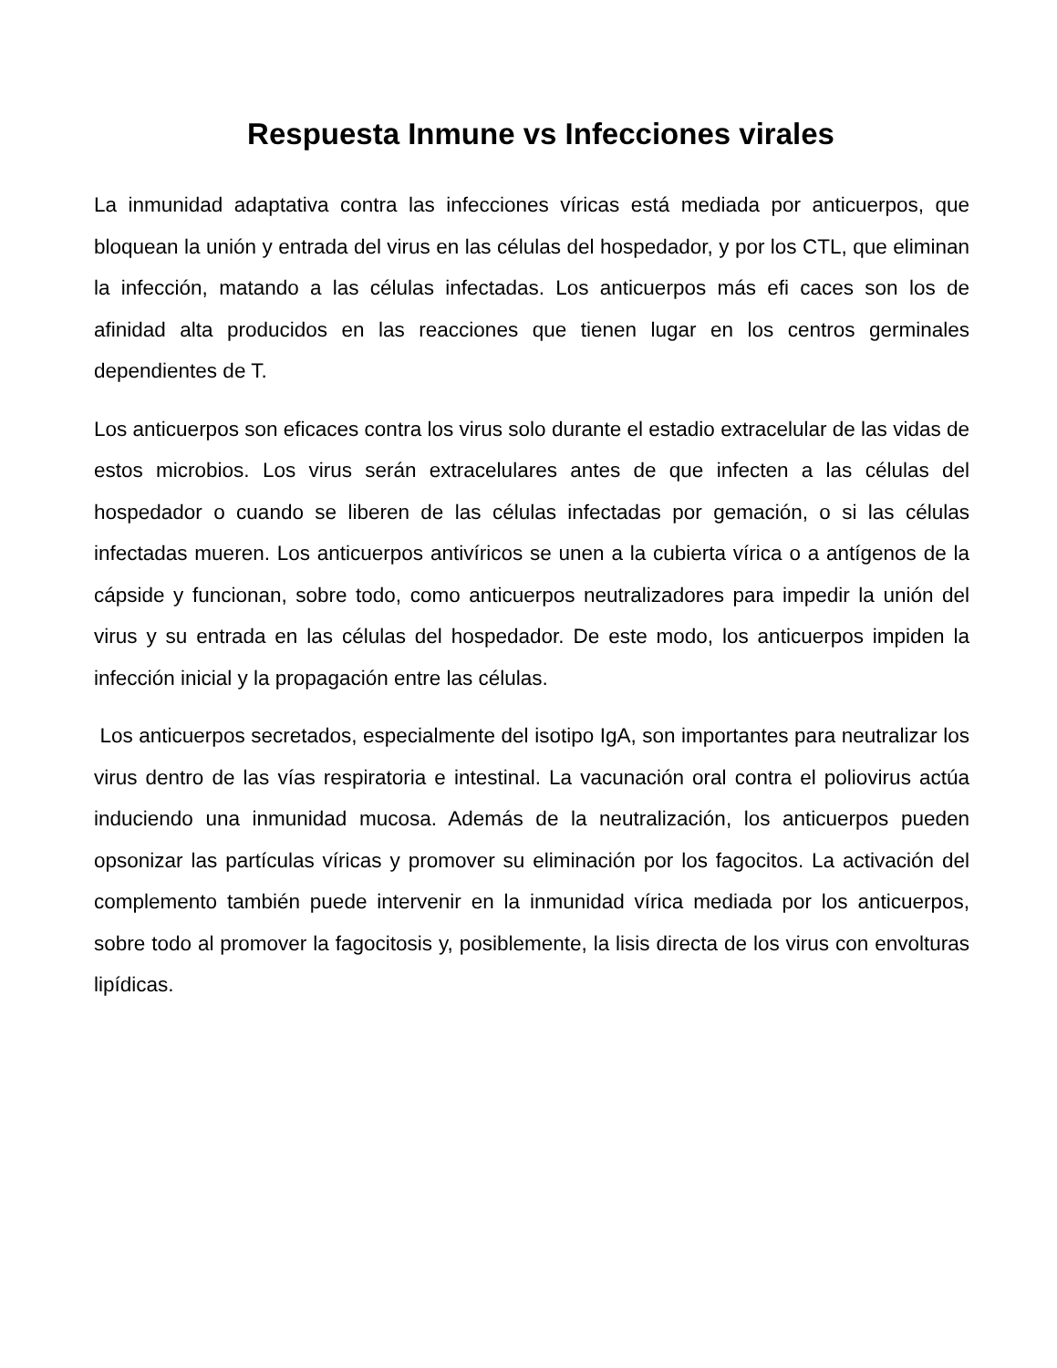Respuesta Inmune vs Infecciones virales
La inmunidad adaptativa contra las infecciones víricas está mediada por anticuerpos, que bloquean la unión y entrada del virus en las células del hospedador, y por los CTL, que eliminan la infección, matando a las células infectadas. Los anticuerpos más efi caces son los de afinidad alta producidos en las reacciones que tienen lugar en los centros germinales dependientes de T.
Los anticuerpos son eficaces contra los virus solo durante el estadio extracelular de las vidas de estos microbios. Los virus serán extracelulares antes de que infecten a las células del hospedador o cuando se liberen de las células infectadas por gemación, o si las células infectadas mueren. Los anticuerpos antivíricos se unen a la cubierta vírica o a antígenos de la cápside y funcionan, sobre todo, como anticuerpos neutralizadores para impedir la unión del virus y su entrada en las células del hospedador. De este modo, los anticuerpos impiden la infección inicial y la propagación entre las células.
Los anticuerpos secretados, especialmente del isotipo IgA, son importantes para neutralizar los virus dentro de las vías respiratoria e intestinal. La vacunación oral contra el poliovirus actúa induciendo una inmunidad mucosa. Además de la neutralización, los anticuerpos pueden opsonizar las partículas víricas y promover su eliminación por los fagocitos. La activación del complemento también puede intervenir en la inmunidad vírica mediada por los anticuerpos, sobre todo al promover la fagocitosis y, posiblemente, la lisis directa de los virus con envolturas lipídicas.